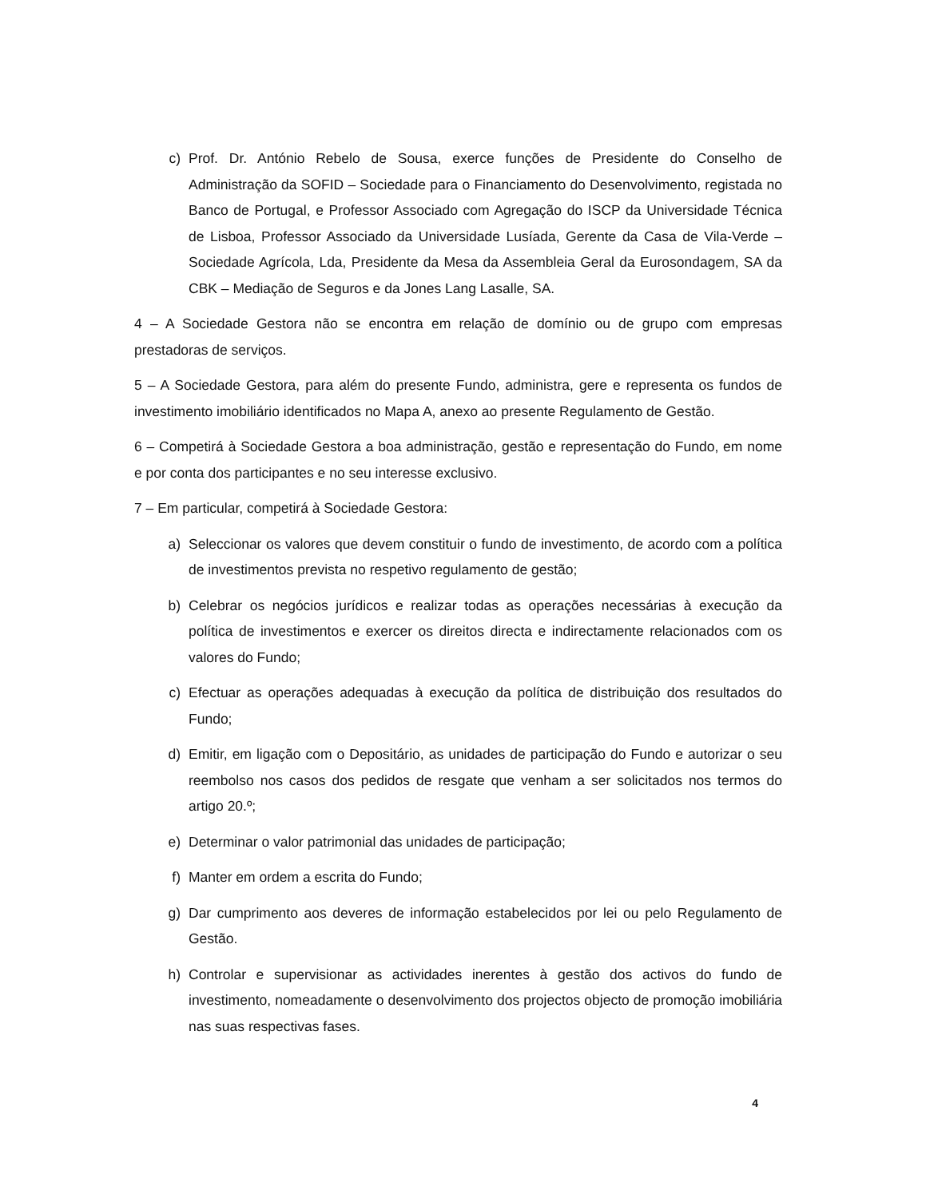c) Prof. Dr. António Rebelo de Sousa, exerce funções de Presidente do Conselho de Administração da SOFID – Sociedade para o Financiamento do Desenvolvimento, registada no Banco de Portugal, e Professor Associado com Agregação do ISCP da Universidade Técnica de Lisboa, Professor Associado da Universidade Lusíada, Gerente da Casa de Vila-Verde – Sociedade Agrícola, Lda, Presidente da Mesa da Assembleia Geral da Eurosondagem, SA da CBK – Mediação de Seguros e da Jones Lang Lasalle, SA.
4 – A Sociedade Gestora não se encontra em relação de domínio ou de grupo com empresas prestadoras de serviços.
5 – A Sociedade Gestora, para além do presente Fundo, administra, gere e representa os fundos de investimento imobiliário identificados no Mapa A, anexo ao presente Regulamento de Gestão.
6 – Competirá à Sociedade Gestora a boa administração, gestão e representação do Fundo, em nome e por conta dos participantes e no seu interesse exclusivo.
7 – Em particular, competirá à Sociedade Gestora:
a) Seleccionar os valores que devem constituir o fundo de investimento, de acordo com a política de investimentos prevista no respetivo regulamento de gestão;
b) Celebrar os negócios jurídicos e realizar todas as operações necessárias à execução da política de investimentos e exercer os direitos directa e indirectamente relacionados com os valores do Fundo;
c) Efectuar as operações adequadas à execução da política de distribuição dos resultados do Fundo;
d) Emitir, em ligação com o Depositário, as unidades de participação do Fundo e autorizar o seu reembolso nos casos dos pedidos de resgate que venham a ser solicitados nos termos do artigo 20.º;
e) Determinar o valor patrimonial das unidades de participação;
f) Manter em ordem a escrita do Fundo;
g) Dar cumprimento aos deveres de informação estabelecidos por lei ou pelo Regulamento de Gestão.
h) Controlar e supervisionar as actividades inerentes à gestão dos activos do fundo de investimento, nomeadamente o desenvolvimento dos projectos objecto de promoção imobiliária nas suas respectivas fases.
4